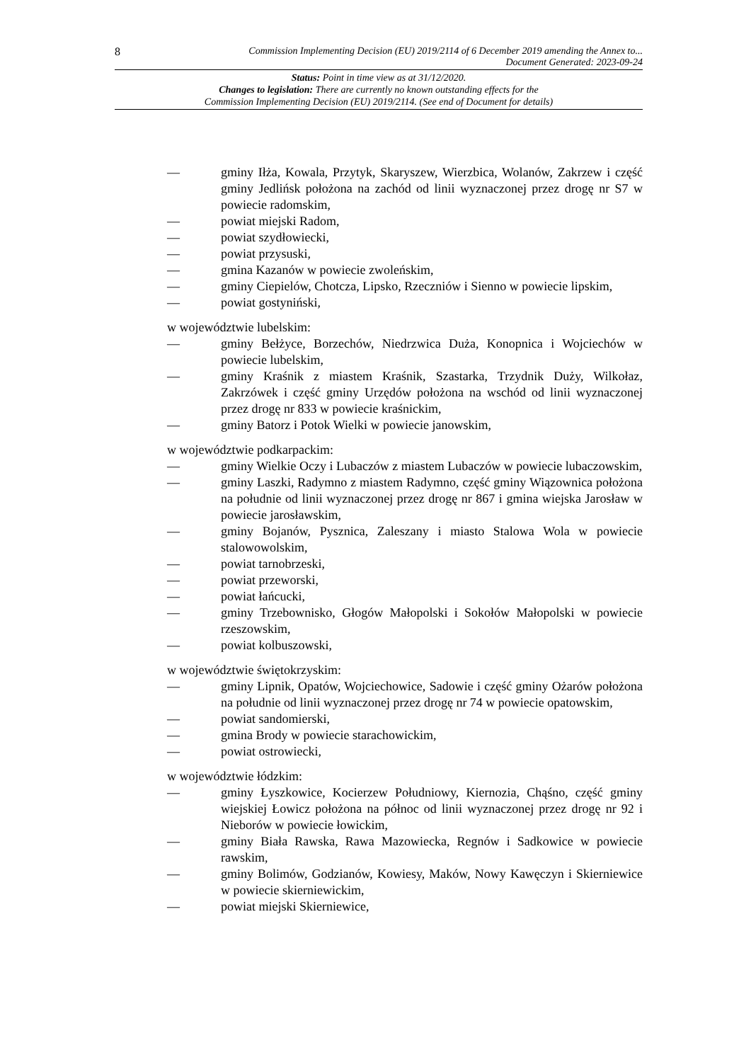8 Commission Implementing Decision (EU) 2019/2114 of 6 December 2019 amending the Annex to...
Document Generated: 2023-09-24
Status: Point in time view as at 31/12/2020.
Changes to legislation: There are currently no known outstanding effects for the
Commission Implementing Decision (EU) 2019/2114. (See end of Document for details)
— gminy Iłża, Kowala, Przytyk, Skaryszew, Wierzbica, Wolanów, Zakrzew i część gminy Jedlińsk położona na zachód od linii wyznaczonej przez drogę nr S7 w powiecie radomskim,
— powiat miejski Radom,
— powiat szydłowiecki,
— powiat przysuski,
— gmina Kazanów w powiecie zwoleńskim,
— gminy Ciepielów, Chotcza, Lipsko, Rzeczniów i Sienno w powiecie lipskim,
— powiat gostyniński,
w województwie lubelskim:
— gminy Bełżyce, Borzechów, Niedrzwica Duża, Konopnica i Wojciechów w powiecie lubelskim,
— gminy Kraśnik z miastem Kraśnik, Szastarka, Trzydnik Duży, Wilkołaz, Zakrzówek i część gminy Urzędów położona na wschód od linii wyznaczonej przez drogę nr 833 w powiecie kraśnickim,
— gminy Batorz i Potok Wielki w powiecie janowskim,
w województwie podkarpackim:
— gminy Wielkie Oczy i Lubaczów z miastem Lubaczów w powiecie lubaczowskim,
— gminy Laszki, Radymno z miastem Radymno, część gminy Wiązownica położona na południe od linii wyznaczonej przez drogę nr 867 i gmina wiejska Jarosław w powiecie jarosławskim,
— gminy Bojanów, Pysznica, Zaleszany i miasto Stalowa Wola w powiecie stalowowolskim,
— powiat tarnobrzeski,
— powiat przeworski,
— powiat łańcucki,
— gminy Trzebownisko, Głogów Małopolski i Sokołów Małopolski w powiecie rzeszowskim,
— powiat kolbuszowski,
w województwie świętokrzyskim:
— gminy Lipnik, Opatów, Wojciechowice, Sadowie i część gminy Ożarów położona na południe od linii wyznaczonej przez drogę nr 74 w powiecie opatowskim,
— powiat sandomierski,
— gmina Brody w powiecie starachowickim,
— powiat ostrowiecki,
w województwie łódzkim:
— gminy Łyszkowice, Kocierzew Południowy, Kiernozia, Chąśno, część gminy wiejskiej Łowicz położona na północ od linii wyznaczonej przez drogę nr 92 i Nieborów w powiecie łowickim,
— gminy Biała Rawska, Rawa Mazowiecka, Regnów i Sadkowice w powiecie rawskim,
— gminy Bolimów, Godzianów, Kowiesy, Maków, Nowy Kawęczyn i Skierniewice w powiecie skierniewickim,
— powiat miejski Skierniewice,